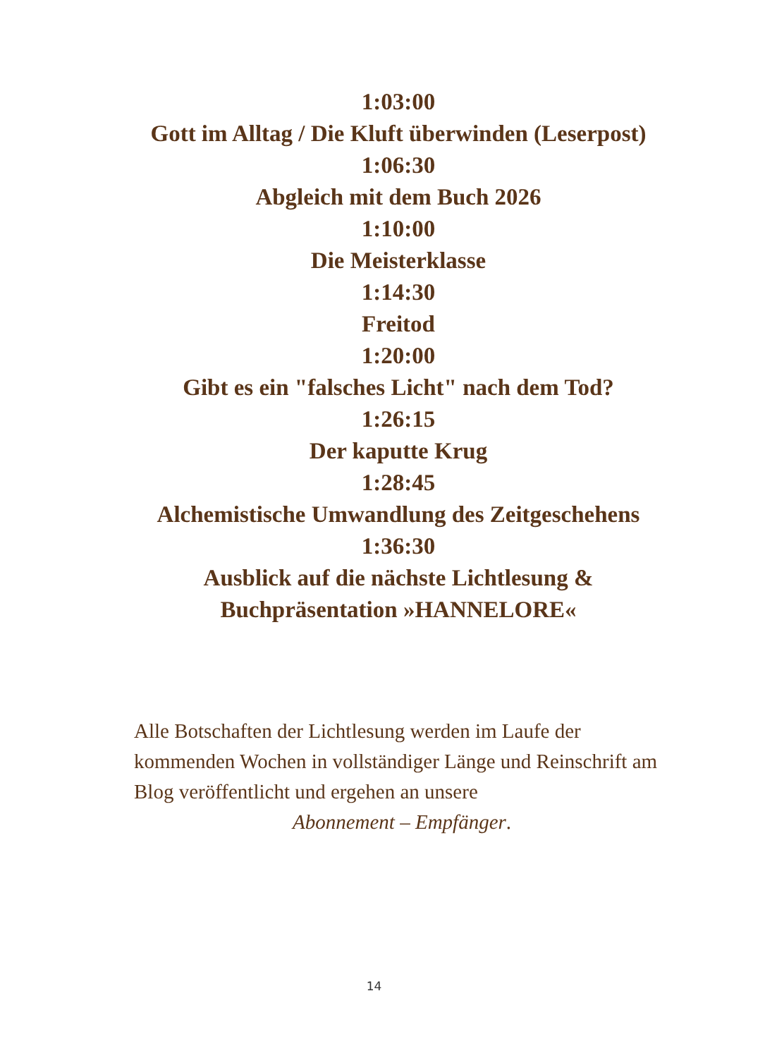1:03:00
Gott im Alltag / Die Kluft überwinden (Leserpost)
1:06:30
Abgleich mit dem Buch 2026
1:10:00
Die Meisterklasse
1:14:30
Freitod
1:20:00
Gibt es ein "falsches Licht" nach dem Tod?
1:26:15
Der kaputte Krug
1:28:45
Alchemistische Umwandlung des Zeitgeschehens
1:36:30
Ausblick auf die nächste Lichtlesung &
Buchpräsentation »HANNELORE«
Alle Botschaften der Lichtlesung werden im Laufe der kommenden Wochen in vollständiger Länge und Reinschrift am Blog veröffentlicht und ergehen an unsere
Abonnement – Empfänger.
14